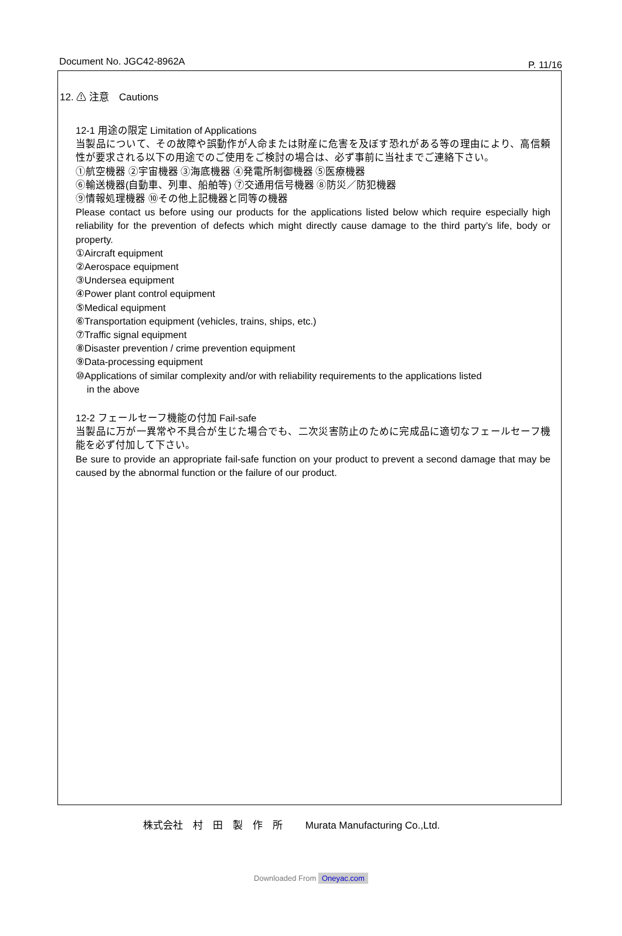Document No. JGC42-8962A P. 11/16
12. ⚠ 注意　Cautions
12-1 用途の限定 Limitation of Applications
当製品について、その故障や誤動作が人命または財産に危害を及ぼす恐れがある等の理由により、高信頼性が要求される以下の用途でのご使用をご検討の場合は、必ず事前に当社までご連絡下さい。
①航空機器 ②宇宙機器 ③海底機器 ④発電所制御機器 ⑤医療機器
⑥輸送機器(自動車、列車、船舶等) ⑦交通用信号機器 ⑧防災／防犯機器
⑨情報処理機器 ⑩その他上記機器と同等の機器
Please contact us before using our products for the applications listed below which require especially high reliability for the prevention of defects which might directly cause damage to the third party’s life, body or property.
①Aircraft equipment
②Aerospace equipment
③Undersea equipment
④Power plant control equipment
⑤Medical equipment
⑥Transportation equipment (vehicles, trains, ships, etc.)
⑦Traffic signal equipment
⑧Disaster prevention / crime prevention equipment
⑨Data-processing equipment
⑩Applications of similar complexity and/or with reliability requirements to the applications listed
in the above
12-2 フェールセーフ機能の付加 Fail-safe
当製品に万が一異常や不具合が生じた場合でも、二次災害防止のために完成品に適切なフェールセーフ機能を必ず付加して下さい。
Be sure to provide an appropriate fail-safe function on your product to prevent a second damage that may be caused by the abnormal function or the failure of our product.
株式会社　村　田　製　作　所　　 Murata Manufacturing Co.,Ltd.
Downloaded From Oneyac.com